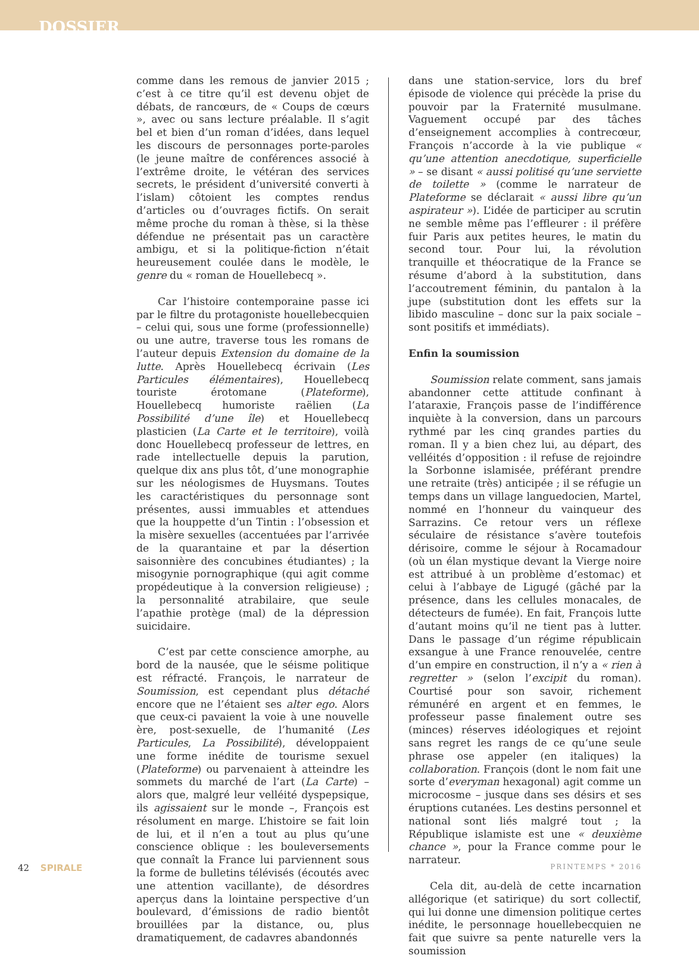DOSSIER
comme dans les remous de janvier 2015 ; c’est à ce titre qu’il est devenu objet de débats, de rancœurs, de « Coups de cœurs », avec ou sans lecture préalable. Il s’agit bel et bien d’un roman d’idées, dans lequel les discours de personnages porte-paroles (le jeune maître de conférences associé à l’extrême droite, le vétéran des services secrets, le président d’université converti à l’islam) côtoient les comptes rendus d’articles ou d’ouvrages fictifs. On serait même proche du roman à thèse, si la thèse défendue ne présentait pas un caractère ambigu, et si la politique-fiction n’était heureusement coulée dans le modèle, le genre du « roman de Houellebecq ».
Car l’histoire contemporaine passe ici par le filtre du protagoniste houellebecquien – celui qui, sous une forme (professionnelle) ou une autre, traverse tous les romans de l’auteur depuis Extension du domaine de la lutte. Après Houellebecq écrivain (Les Particules élémentaires), Houellebecq touriste érotomane (Plateforme), Houellebecq humoriste raëlien (La Possibilité d’une île) et Houellebecq plasticien (La Carte et le territoire), voilà donc Houellebecq professeur de lettres, en rade intellectuelle depuis la parution, quelque dix ans plus tôt, d’une monographie sur les néologismes de Huysmans. Toutes les caractéristiques du personnage sont présentes, aussi immuables et attendues que la houppette d’un Tintin : l’obsession et la misère sexuelles (accentuées par l’arrivée de la quarantaine et par la désertion saisonnière des concubines étudiantes) ; la misogynie pornographique (qui agit comme propédeutique à la conversion religieuse) ; la personnalité atrabilaire, que seule l’apathie protège (mal) de la dépression suicidaire.
C’est par cette conscience amorphe, au bord de la nausée, que le séisme politique est réfracté. François, le narrateur de Soumission, est cependant plus détaché encore que ne l’étaient ses alter ego. Alors que ceux-ci pavaient la voie à une nouvelle ère, post-sexuelle, de l’humanité (Les Particules, La Possibilité), développaient une forme inédite de tourisme sexuel (Plateforme) ou parvenaient à atteindre les sommets du marché de l’art (La Carte) – alors que, malgré leur velléité dyspepsique, ils agissaient sur le monde –, François est résolument en marge. L’histoire se fait loin de lui, et il n’en a tout au plus qu’une conscience oblique : les bouleversements que connaît la France lui parviennent sous la forme de bulletins télévisés (écoutés avec une attention vacillante), de désordres aperçus dans la lointaine perspective d’un boulevard, d’émissions de radio bientôt brouillées par la distance, ou, plus dramatiquement, de cadavres abandonnés
dans une station-service, lors du bref épisode de violence qui précède la prise du pouvoir par la Fraternité musulmane. Vaguement occupé par des tâches d’enseignement accomplies à contrecœur, François n’accorde à la vie publique « qu’une attention anecdotique, superficielle » – se disant « aussi politisé qu’une serviette de toilette » (comme le narrateur de Plateforme se déclarait « aussi libre qu’un aspirateur »). L’idée de participer au scrutin ne semble même pas l’effleurer : il préfère fuir Paris aux petites heures, le matin du second tour. Pour lui, la révolution tranquille et théocratique de la France se résume d’abord à la substitution, dans l’accoutrement féminin, du pantalon à la jupe (substitution dont les effets sur la libido masculine – donc sur la paix sociale – sont positifs et immédiats).
Enfin la soumission
Soumission relate comment, sans jamais abandonner cette attitude confinant à l’ataraxie, François passe de l’indifférence inquiète à la conversion, dans un parcours rythmé par les cinq grandes parties du roman. Il y a bien chez lui, au départ, des velléités d’opposition : il refuse de rejoindre la Sorbonne islamisée, préférant prendre une retraite (très) anticipée ; il se réfugie un temps dans un village languedocien, Martel, nommé en l’honneur du vainqueur des Sarrazins. Ce retour vers un réflexe séculaire de résistance s’avère toutefois dérisoire, comme le séjour à Rocamadour (où un élan mystique devant la Vierge noire est attribué à un problème d’estomac) et celui à l’abbaye de Ligugé (gâché par la présence, dans les cellules monacales, de détecteurs de fumée). En fait, François lutte d’autant moins qu’il ne tient pas à lutter. Dans le passage d’un régime républicain exsangue à une France renouvelée, centre d’un empire en construction, il n’y a « rien à regretter » (selon l’excipit du roman). Courtisé pour son savoir, richement rémunéré en argent et en femmes, le professeur passe finalement outre ses (minces) réserves idéologiques et rejoint sans regret les rangs de ce qu’une seule phrase ose appeler (en italiques) la collaboration. François (dont le nom fait une sorte d’everyman hexagonal) agit comme un microcosme – jusque dans ses désirs et ses éruptions cutanées. Les destins personnel et national sont liés malgré tout ; la République islamiste est une « deuxième chance », pour la France comme pour le narrateur.
Cela dit, au-delà de cette incarnation allégorique (et satirique) du sort collectif, qui lui donne une dimension politique certes inédite, le personnage houellebecquien ne fait que suivre sa pente naturelle vers la soumission
42 SPIRALE
PRINTEMPS * 2016